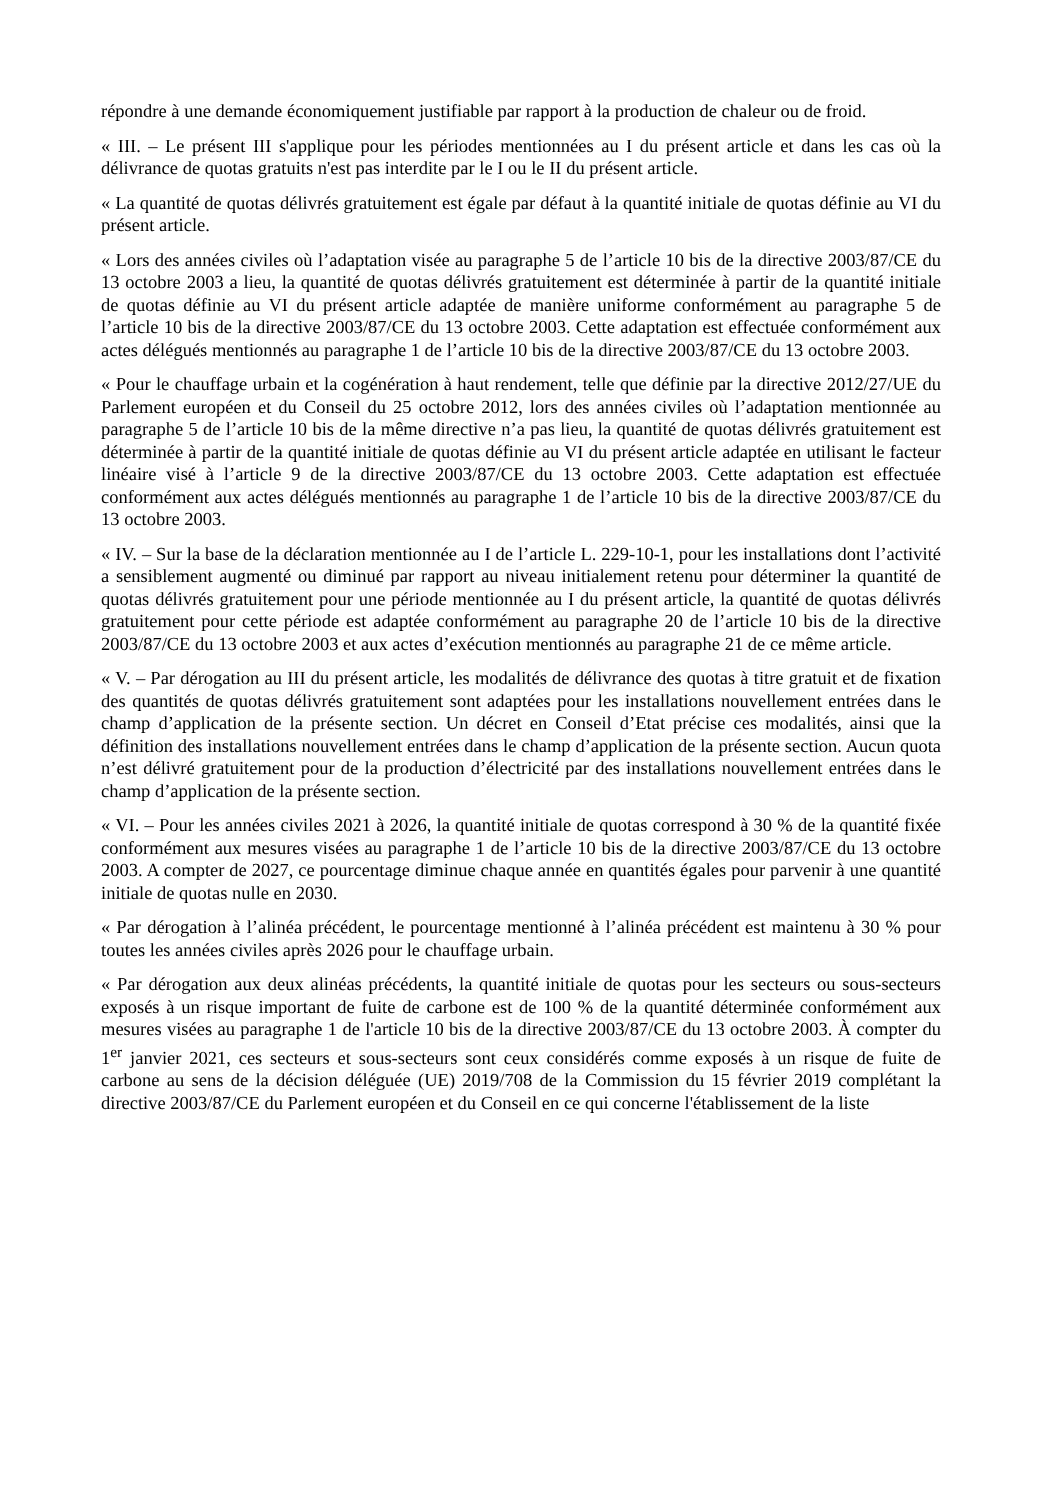répondre à une demande économiquement justifiable par rapport à la production de chaleur ou de froid.
« III. – Le présent III s'applique pour les périodes mentionnées au I du présent article et dans les cas où la délivrance de quotas gratuits n'est pas interdite par le I ou le II du présent article.
« La quantité de quotas délivrés gratuitement est égale par défaut à la quantité initiale de quotas définie au VI du présent article.
« Lors des années civiles où l’adaptation visée au paragraphe 5 de l’article 10 bis de la directive 2003/87/CE du 13 octobre 2003 a lieu, la quantité de quotas délivrés gratuitement est déterminée à partir de la quantité initiale de quotas définie au VI du présent article adaptée de manière uniforme conformément au paragraphe 5 de l’article 10 bis de la directive 2003/87/CE du 13 octobre 2003. Cette adaptation est effectuée conformément aux actes délégués mentionnés au paragraphe 1 de l’article 10 bis de la directive 2003/87/CE du 13 octobre 2003.
« Pour le chauffage urbain et la cogénération à haut rendement, telle que définie par la directive 2012/27/UE du Parlement européen et du Conseil du 25 octobre 2012, lors des années civiles où l’adaptation mentionnée au paragraphe 5 de l’article 10 bis de la même directive n’a pas lieu, la quantité de quotas délivrés gratuitement est déterminée à partir de la quantité initiale de quotas définie au VI du présent article adaptée en utilisant le facteur linéaire visé à l’article 9 de la directive 2003/87/CE du 13 octobre 2003. Cette adaptation est effectuée conformément aux actes délégués mentionnés au paragraphe 1 de l’article 10 bis de la directive 2003/87/CE du 13 octobre 2003.
« IV. – Sur la base de la déclaration mentionnée au I de l’article L. 229-10-1, pour les installations dont l’activité a sensiblement augmenté ou diminué par rapport au niveau initialement retenu pour déterminer la quantité de quotas délivrés gratuitement pour une période mentionnée au I du présent article, la quantité de quotas délivrés gratuitement pour cette période est adaptée conformément au paragraphe 20 de l’article 10 bis de la directive 2003/87/CE du 13 octobre 2003 et aux actes d’exécution mentionnés au paragraphe 21 de ce même article.
« V. – Par dérogation au III du présent article, les modalités de délivrance des quotas à titre gratuit et de fixation des quantités de quotas délivrés gratuitement sont adaptées pour les installations nouvellement entrées dans le champ d’application de la présente section. Un décret en Conseil d’Etat précise ces modalités, ainsi que la définition des installations nouvellement entrées dans le champ d’application de la présente section. Aucun quota n’est délivré gratuitement pour de la production d’électricité par des installations nouvellement entrées dans le champ d’application de la présente section.
« VI. – Pour les années civiles 2021 à 2026, la quantité initiale de quotas correspond à 30 % de la quantité fixée conformément aux mesures visées au paragraphe 1 de l’article 10 bis de la directive 2003/87/CE du 13 octobre 2003. A compter de 2027, ce pourcentage diminue chaque année en quantités égales pour parvenir à une quantité initiale de quotas nulle en 2030.
« Par dérogation à l’alinéa précédent, le pourcentage mentionné à l’alinéa précédent est maintenu à 30 % pour toutes les années civiles après 2026 pour le chauffage urbain.
« Par dérogation aux deux alinéas précédents, la quantité initiale de quotas pour les secteurs ou sous-secteurs exposés à un risque important de fuite de carbone est de 100 % de la quantité déterminée conformément aux mesures visées au paragraphe 1 de l'article 10 bis de la directive 2003/87/CE du 13 octobre 2003. À compter du 1<sup>er</sup> janvier 2021, ces secteurs et sous-secteurs sont ceux considérés comme exposés à un risque de fuite de carbone au sens de la décision déléguée (UE) 2019/708 de la Commission du 15 février 2019 complétant la directive 2003/87/CE du Parlement européen et du Conseil en ce qui concerne l'établissement de la liste